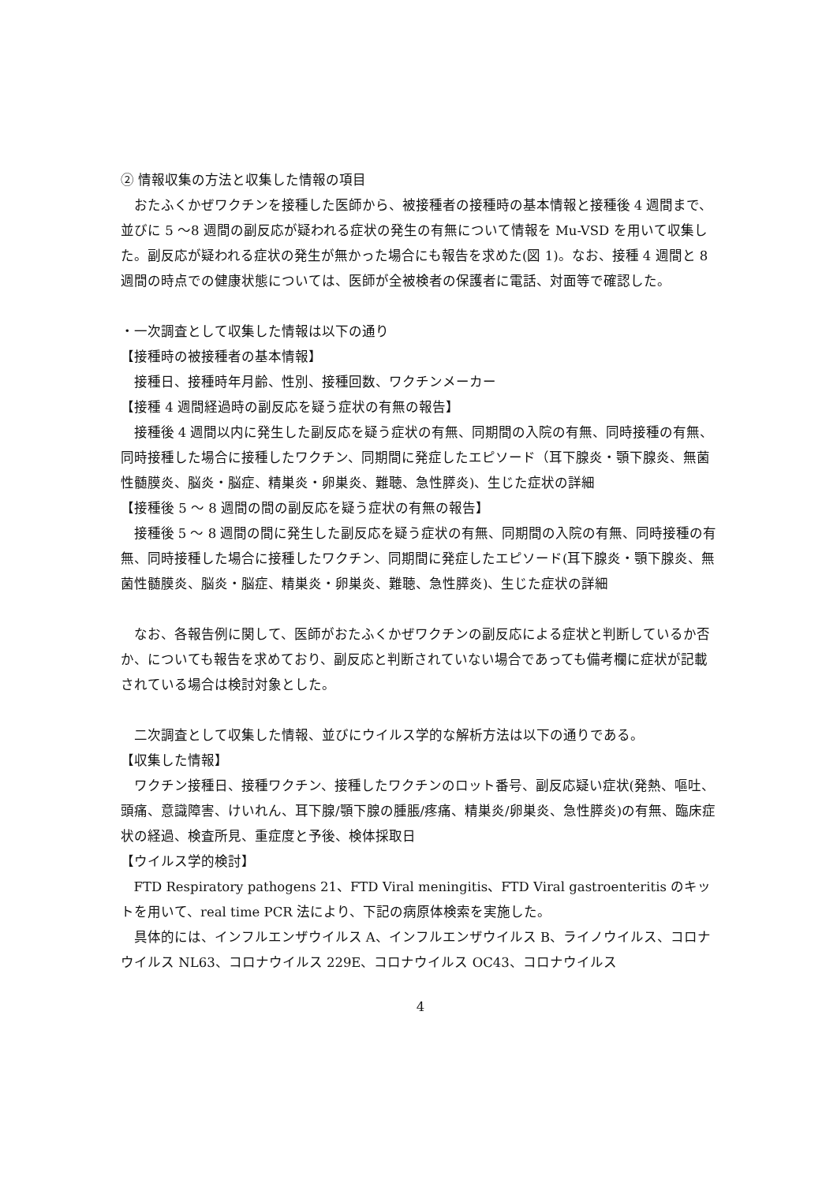② 情報収集の方法と収集した情報の項目
おたふくかぜワクチンを接種した医師から、被接種者の接種時の基本情報と接種後 4 週間まで、並びに 5 〜8 週間の副反応が疑われる症状の発生の有無について情報を Mu-VSD を用いて収集した。副反応が疑われる症状の発生が無かった場合にも報告を求めた(図 1)。なお、接種 4 週間と 8 週間の時点での健康状態については、医師が全被検者の保護者に電話、対面等で確認した。
・一次調査として収集した情報は以下の通り
【接種時の被接種者の基本情報】
接種日、接種時年月齢、性別、接種回数、ワクチンメーカー
【接種 4 週間経過時の副反応を疑う症状の有無の報告】
接種後 4 週間以内に発生した副反応を疑う症状の有無、同期間の入院の有無、同時接種の有無、同時接種した場合に接種したワクチン、同期間に発症したエピソード（耳下腺炎・顎下腺炎、無菌性髄膜炎、脳炎・脳症、精巣炎・卵巣炎、難聴、急性膵炎)、生じた症状の詳細
【接種後 5 〜 8 週間の間の副反応を疑う症状の有無の報告】
接種後 5 〜 8 週間の間に発生した副反応を疑う症状の有無、同期間の入院の有無、同時接種の有無、同時接種した場合に接種したワクチン、同期間に発症したエピソード(耳下腺炎・顎下腺炎、無菌性髄膜炎、脳炎・脳症、精巣炎・卵巣炎、難聴、急性膵炎)、生じた症状の詳細
なお、各報告例に関して、医師がおたふくかぜワクチンの副反応による症状と判断しているか否か、についても報告を求めており、副反応と判断されていない場合であっても備考欄に症状が記載されている場合は検討対象とした。
二次調査として収集した情報、並びにウイルス学的な解析方法は以下の通りである。
【収集した情報】
ワクチン接種日、接種ワクチン、接種したワクチンのロット番号、副反応疑い症状(発熱、嘔吐、頭痛、意識障害、けいれん、耳下腺/顎下腺の腫脹/疼痛、精巣炎/卵巣炎、急性膵炎)の有無、臨床症状の経過、検査所見、重症度と予後、検体採取日
【ウイルス学的検討】
FTD Respiratory pathogens 21、FTD Viral meningitis、FTD Viral gastroenteritis のキットを用いて、real time PCR 法により、下記の病原体検索を実施した。
具体的には、インフルエンザウイルス A、インフルエンザウイルス B、ライノウイルス、コロナウイルス NL63、コロナウイルス 229E、コロナウイルス OC43、コロナウイルス
4